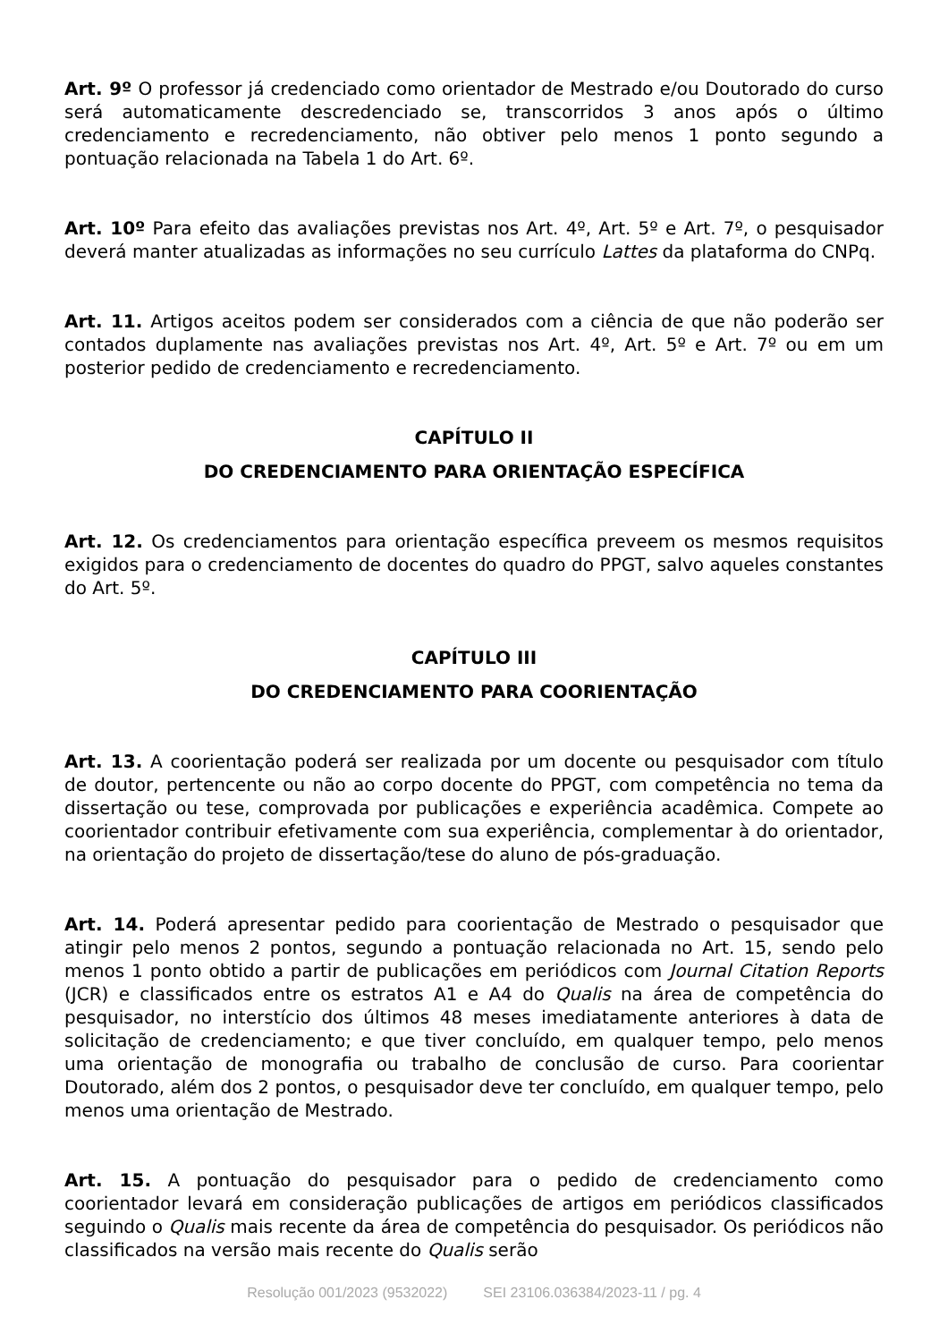Art. 9º O professor já credenciado como orientador de Mestrado e/ou Doutorado do curso será automaticamente descredenciado se, transcorridos 3 anos após o último credenciamento e recredenciamento, não obtiver pelo menos 1 ponto segundo a pontuação relacionada na Tabela 1 do Art. 6º.
Art. 10º Para efeito das avaliações previstas nos Art. 4º, Art. 5º e Art. 7º, o pesquisador deverá manter atualizadas as informações no seu currículo Lattes da plataforma do CNPq.
Art. 11. Artigos aceitos podem ser considerados com a ciência de que não poderão ser contados duplamente nas avaliações previstas nos Art. 4º, Art. 5º e Art. 7º ou em um posterior pedido de credenciamento e recredenciamento.
CAPÍTULO II
DO CREDENCIAMENTO PARA ORIENTAÇÃO ESPECÍFICA
Art. 12. Os credenciamentos para orientação específica preveem os mesmos requisitos exigidos para o credenciamento de docentes do quadro do PPGT, salvo aqueles constantes do Art. 5º.
CAPÍTULO III
DO CREDENCIAMENTO PARA COORIENTAÇÃO
Art. 13. A coorientação poderá ser realizada por um docente ou pesquisador com título de doutor, pertencente ou não ao corpo docente do PPGT, com competência no tema da dissertação ou tese, comprovada por publicações e experiência acadêmica. Compete ao coorientador contribuir efetivamente com sua experiência, complementar à do orientador, na orientação do projeto de dissertação/tese do aluno de pós-graduação.
Art. 14. Poderá apresentar pedido para coorientação de Mestrado o pesquisador que atingir pelo menos 2 pontos, segundo a pontuação relacionada no Art. 15, sendo pelo menos 1 ponto obtido a partir de publicações em periódicos com Journal Citation Reports (JCR) e classificados entre os estratos A1 e A4 do Qualis na área de competência do pesquisador, no interstício dos últimos 48 meses imediatamente anteriores à data de solicitação de credenciamento; e que tiver concluído, em qualquer tempo, pelo menos uma orientação de monografia ou trabalho de conclusão de curso. Para coorientar Doutorado, além dos 2 pontos, o pesquisador deve ter concluído, em qualquer tempo, pelo menos uma orientação de Mestrado.
Art. 15. A pontuação do pesquisador para o pedido de credenciamento como coorientador levará em consideração publicações de artigos em periódicos classificados seguindo o Qualis mais recente da área de competência do pesquisador. Os periódicos não classificados na versão mais recente do Qualis serão
Resolução 001/2023 (9532022) SEI 23106.036384/2023-11 / pg. 4